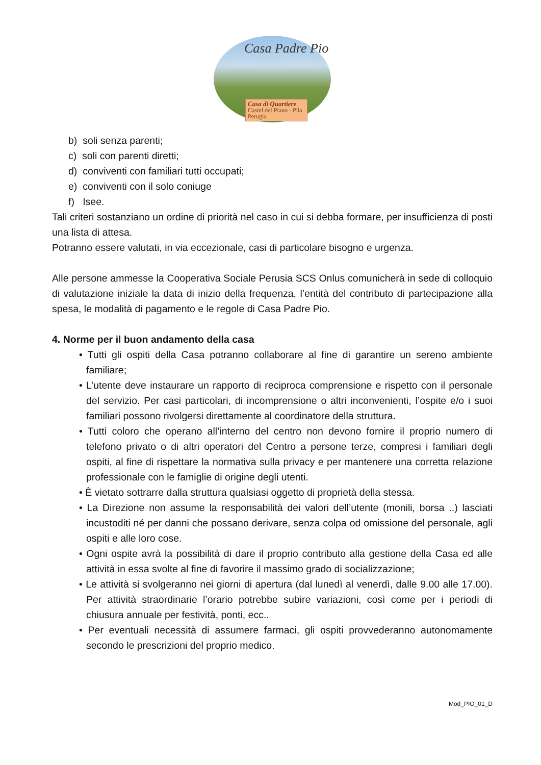Casa Padre Pio
Casa di Quartiere
Castel del Piano - Pila
Perugia
b) soli senza parenti;
c) soli con parenti diretti;
d) conviventi con familiari tutti occupati;
e) conviventi con il solo coniuge
f) Isee.
Tali criteri sostanziano un ordine di priorità nel caso in cui si debba formare, per insufficienza di posti una lista di attesa.
Potranno essere valutati, in via eccezionale, casi di particolare bisogno e urgenza.
Alle persone ammesse la Cooperativa Sociale Perusia SCS Onlus comunicherà in sede di colloquio di valutazione iniziale la data di inizio della frequenza, l’entità del contributo di partecipazione alla spesa, le modalità di pagamento e le regole di Casa Padre Pio.
4. Norme per il buon andamento della casa
• Tutti gli ospiti della Casa potranno collaborare al fine di garantire un sereno ambiente familiare;
• L’utente deve instaurare un rapporto di reciproca comprensione e rispetto con il personale del servizio. Per casi particolari, di incomprensione o altri inconvenienti, l’ospite e/o i suoi familiari possono rivolgersi direttamente al coordinatore della struttura.
• Tutti coloro che operano all’interno del centro non devono fornire il proprio numero di telefono privato o di altri operatori del Centro a persone terze, compresi i familiari degli ospiti, al fine di rispettare la normativa sulla privacy e per mantenere una corretta relazione professionale con le famiglie di origine degli utenti.
• È vietato sottrarre dalla struttura qualsiasi oggetto di proprietà della stessa.
• La Direzione non assume la responsabilità dei valori dell’utente (monili, borsa ..) lasciati incustoditi né per danni che possano derivare, senza colpa od omissione del personale, agli ospiti e alle loro cose.
• Ogni ospite avrà la possibilità di dare il proprio contributo alla gestione della Casa ed alle attività in essa svolte al fine di favorire il massimo grado di socializzazione;
• Le attività si svolgeranno nei giorni di apertura (dal lunedì al venerdì, dalle 9.00 alle 17.00). Per attività straordinarie l’orario potrebbe subire variazioni, così come per i periodi di chiusura annuale per festività, ponti, ecc..
• Per eventuali necessità di assumere farmaci, gli ospiti provvederanno autonomamente secondo le prescrizioni del proprio medico.
Mod_PIO_01_D